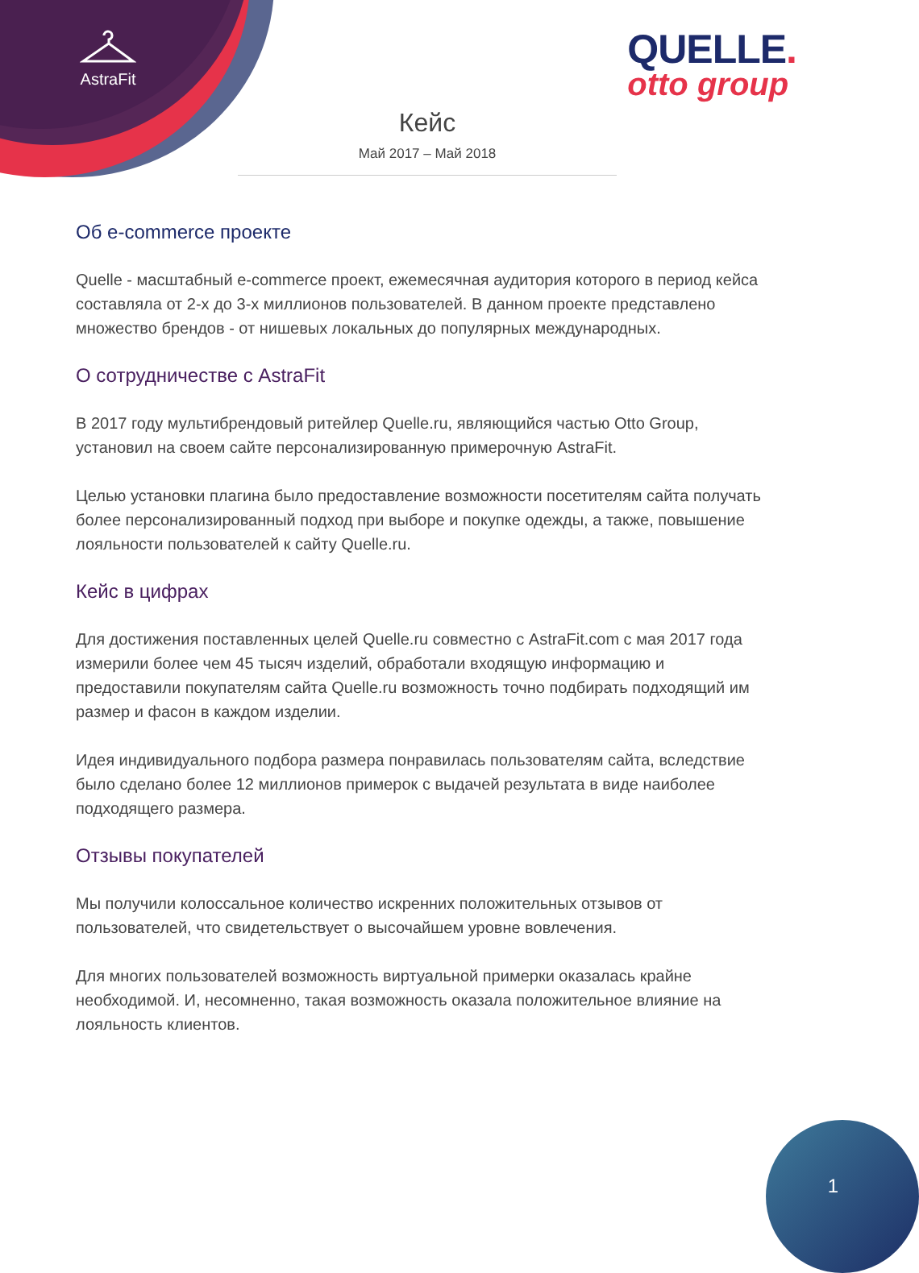AstraFit
QUELLE.
otto group
Кейс
Май 2017 – Май 2018
Об e-commerce проекте
Quelle - масштабный e-commerce проект, ежемесячная аудитория которого в период кейса составляла от 2-х до 3-х миллионов пользователей. В данном проекте представлено множество брендов - от нишевых локальных до популярных международных.
О сотрудничестве с AstraFit
В 2017 году мультибрендовый ритейлер Quelle.ru, являющийся частью Otto Group, установил на своем сайте персонализированную примерочную AstraFit.
Целью установки плагина было предоставление возможности посетителям сайта получать более персонализированный подход при выборе и покупке одежды, а также, повышение лояльности пользователей к сайту Quelle.ru.
Кейс в цифрах
Для достижения поставленных целей Quelle.ru совместно с AstraFit.com с мая 2017 года измерили более чем 45 тысяч изделий, обработали входящую информацию и предоставили покупателям сайта Quelle.ru возможность точно подбирать подходящий им размер и фасон в каждом изделии.
Идея индивидуального подбора размера понравилась пользователям сайта, вследствие было сделано более 12 миллионов примерок с выдачей результата в виде наиболее подходящего размера.
Отзывы покупателей
Мы получили колоссальное количество искренних положительных отзывов от пользователей, что свидетельствует о высочайшем уровне вовлечения.
Для многих пользователей возможность виртуальной примерки оказалась крайне необходимой. И, несомненно, такая возможность оказала положительное влияние на лояльность клиентов.
1